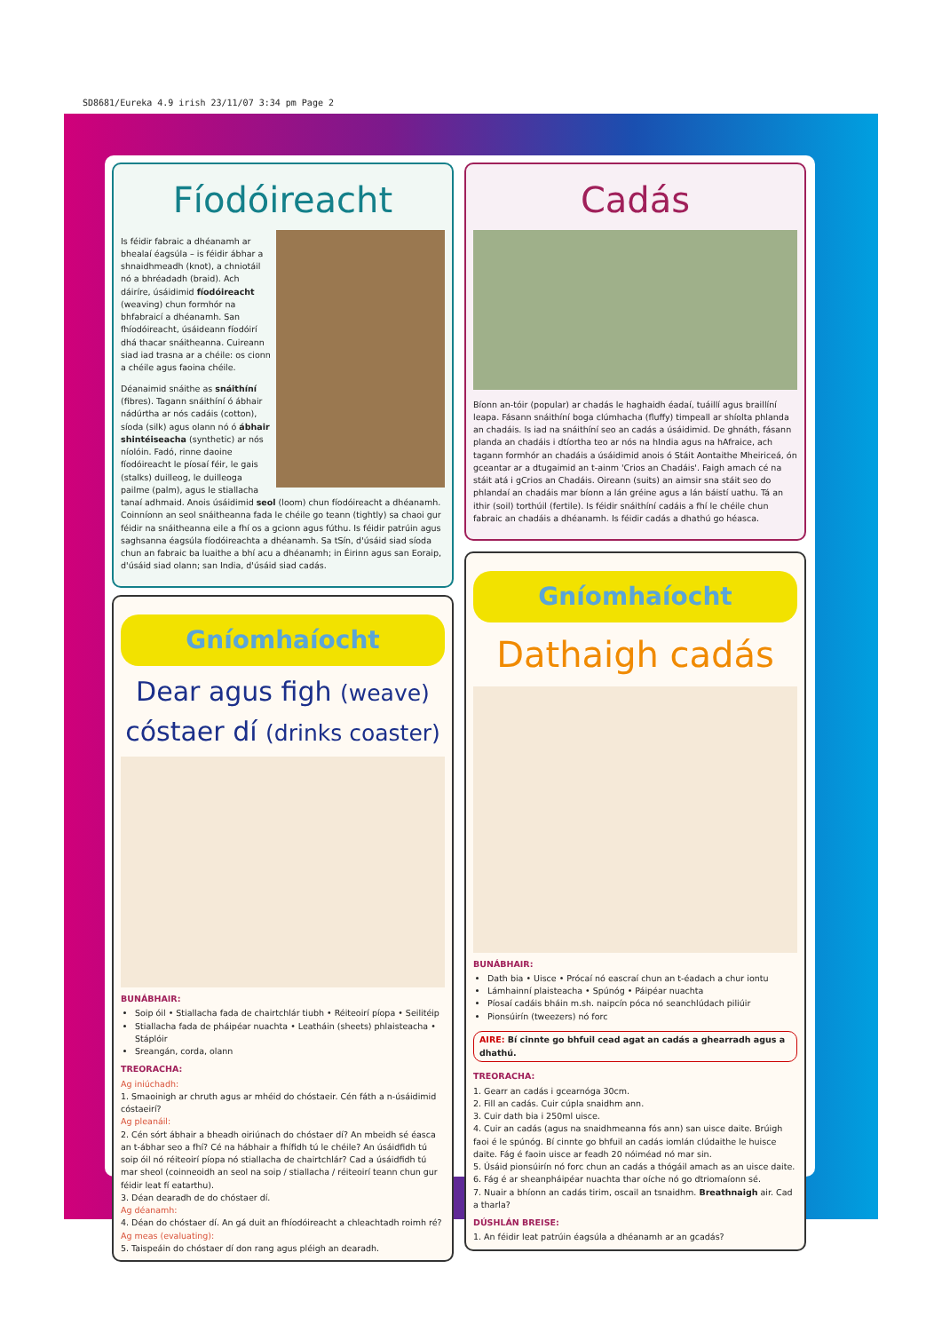SD8681/Eureka 4.9 irish 23/11/07 3:34 pm Page 2
Fíodóireacht
Is féidir fabraic a dhéanamh ar bhealaí éagsúla – is féidir ábhar a shnaidhmeadh (knot), a chniotáil nó a bhréadadh (braid). Ach dáiríre, úsáidimid fíodóireacht (weaving) chun formhór na bhfabraicí a dhéanamh. San fhíodóireacht, úsáideann fíodóirí dhá thacar snáitheanna. Cuireann siad iad trasna ar a chéile: os cionn a chéile agus faoina chéile.
Déanaimid snáithe as snáithíní (fibres). Tagann snáithíní ó ábhair nádúrtha ar nós cadáis (cotton), síoda (silk) agus olann nó ó ábhair shintéiseacha (synthetic) ar nós níolóin. Fadó, rinne daoine fíodóireacht le píosaí féir, le gais (stalks) duilleog, le duilleoga pailme (palm), agus le stiallacha tanaí adhmaid. Anois úsáidimid seol (loom) chun fíodóireacht a dhéanamh. Coinníonn an seol snáitheanna fada le chéile go teann (tightly) sa chaoi gur féidir na snáitheanna eile a fhí os a gcionn agus fúthu. Is féidir patrúin agus saghsanna éagsúla fíodóireachta a dhéanamh. Sa tSín, d'úsáid siad síoda chun an fabraic ba luaithe a bhí acu a dhéanamh; in Éirinn agus san Eoraip, d'úsáid siad olann; san India, d'úsáid siad cadás.
Gníomhaíocht
Dear agus figh (weave)
cóstaer dí (drinks coaster)
BUNÁBHAIR:
Soip óil • Stiallacha fada de chairtchlár tiubh • Réiteoirí píopa • Seilitéip
Stiallacha fada de pháipéar nuachta • Leatháin (sheets) phlaisteacha • Stáplóir
Sreangán, corda, olann
TREORACHA:
Ag iniúchadh:
1. Smaoinigh ar chruth agus ar mhéid do chóstaeir. Cén fáth a n-úsáidimid cóstaeirí?
Ag pleanáil:
2. Cén sórt ábhair a bheadh oiriúnach do chóstaer dí? An mbeidh sé éasca an t-ábhar seo a fhí? Cé na hábhair a fhífidh tú le chéile? An úsáidfidh tú soip óil nó réiteoirí píopa nó stiallacha de chairtchlár? Cad a úsáidfidh tú mar sheol (coinneoidh an seol na soip / stiallacha / réiteoirí teann chun gur féidir leat fí eatarthu).
3. Déan dearadh de do chóstaer dí.
Ag déanamh:
4. Déan do chóstaer dí. An gá duit an fhíodóireacht a chleachtadh roimh ré?
Ag meas (evaluating):
5. Taispeáin do chóstaer dí don rang agus pléigh an dearadh.
Cadás
Bíonn an-tóir (popular) ar chadás le haghaidh éadaí, tuáillí agus braillíní leapa. Fásann snáithíní boga clúmhacha (fluffy) timpeall ar shíolta phlanda an chadáis. Is iad na snáithíní seo an cadás a úsáidimid. De ghnáth, fásann planda an chadáis i dtíortha teo ar nós na hIndia agus na hAfraice, ach tagann formhór an chadáis a úsáidimid anois ó Stáit Aontaithe Mheiriceá, ón gceantar ar a dtugaimid an t-ainm 'Crios an Chadáis'. Faigh amach cé na stáit atá i gCrios an Chadáis. Oireann (suits) an aimsir sna stáit seo do phlandaí an chadáis mar bíonn a lán gréine agus a lán báistí uathu. Tá an ithir (soil) torthúil (fertile). Is féidir snáithíní cadáis a fhí le chéile chun fabraic an chadáis a dhéanamh. Is féidir cadás a dhathú go héasca.
Gníomhaíocht
Dathaigh cadás
BUNÁBHAIR:
Dath bia • Uisce • Prócaí nó eascraí chun an t-éadach a chur iontu
Lámhainní plaisteacha • Spúnóg • Páipéar nuachta
Píosaí cadáis bháin m.sh. naipcín póca nó seanchlúdach piliúir
Pionsúirín (tweezers) nó forc
AIRE: Bí cinnte go bhfuil cead agat an cadás a ghearradh agus a dhathú.
TREORACHA:
1. Gearr an cadás i gcearnóga 30cm.
2. Fill an cadás. Cuir cúpla snaidhm ann.
3. Cuir dath bia i 250ml uisce.
4. Cuir an cadás (agus na snaidhmeanna fós ann) san uisce daite. Brúigh faoi é le spúnóg. Bí cinnte go bhfuil an cadás iomlán clúdaithe le huisce daite. Fág é faoin uisce ar feadh 20 nóiméad nó mar sin.
5. Úsáid pionsúirín nó forc chun an cadás a thógáil amach as an uisce daite.
6. Fág é ar sheanpháipéar nuachta thar oíche nó go dtriomaíonn sé.
7. Nuair a bhíonn an cadás tirim, oscail an tsnaidhm. Breathnaigh air. Cad a tharla?
DÚSHLÁN BREISE:
1. An féidir leat patrúin éagsúla a dhéanamh ar an gcadás?